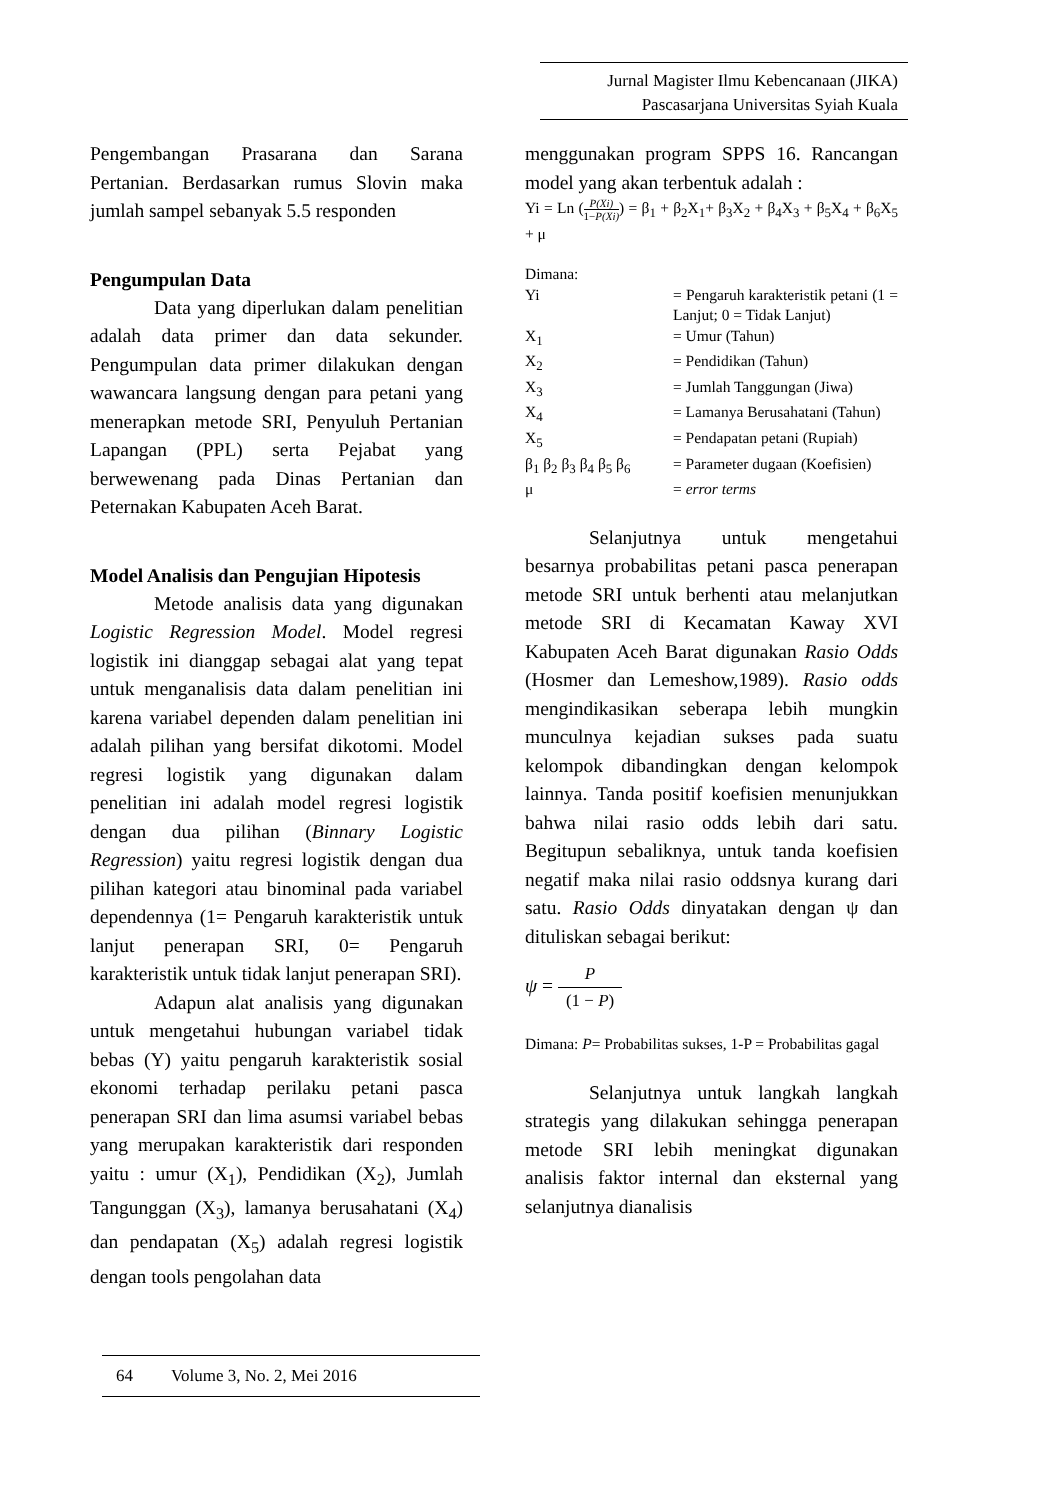Jurnal Magister Ilmu Kebencanaan (JIKA)
Pascasarjana Universitas Syiah Kuala
Pengembangan Prasarana dan Sarana Pertanian. Berdasarkan rumus Slovin maka jumlah sampel sebanyak 5.5 responden
Pengumpulan Data
Data yang diperlukan dalam penelitian adalah data primer dan data sekunder. Pengumpulan data primer dilakukan dengan wawancara langsung dengan para petani yang menerapkan metode SRI, Penyuluh Pertanian Lapangan (PPL) serta Pejabat yang berwewenang pada Dinas Pertanian dan Peternakan Kabupaten Aceh Barat.
Model Analisis dan Pengujian Hipotesis
Metode analisis data yang digunakan Logistic Regression Model. Model regresi logistik ini dianggap sebagai alat yang tepat untuk menganalisis data dalam penelitian ini karena variabel dependen dalam penelitian ini adalah pilihan yang bersifat dikotomi. Model regresi logistik yang digunakan dalam penelitian ini adalah model regresi logistik dengan dua pilihan (Binnary Logistic Regression) yaitu regresi logistik dengan dua pilihan kategori atau binominal pada variabel dependennya (1= Pengaruh karakteristik untuk lanjut penerapan SRI, 0= Pengaruh karakteristik untuk tidak lanjut penerapan SRI).
Adapun alat analisis yang digunakan untuk mengetahui hubungan variabel tidak bebas (Y) yaitu pengaruh karakteristik sosial ekonomi terhadap perilaku petani pasca penerapan SRI dan lima asumsi variabel bebas yang merupakan karakteristik dari responden yaitu : umur (X<sub>1</sub>), Pendidikan (X<sub>2</sub>), Jumlah Tangunggan (X<sub>3</sub>), lamanya berusahatani (X<sub>4</sub>) dan pendapatan (X<sub>5</sub>) adalah regresi logistik dengan tools pengolahan data
menggunakan program SPPS 16. Rancangan model yang akan terbentuk adalah :
Yi = Ln (P(Xi) 1−P(Xi)) = β<sub>1</sub> + β<sub>2</sub>X<sub>1</sub>+ β<sub>3</sub>X<sub>2</sub> + β<sub>4</sub>X<sub>3</sub> + β<sub>5</sub>X<sub>4</sub> + β<sub>6</sub>X<sub>5</sub> + μ
Dimana:
| Yi | = Pengaruh karakteristik petani (1 = Lanjut; 0 = Tidak Lanjut) |
| X<sub>1</sub> | = Umur (Tahun) |
| X<sub>2</sub> | = Pendidikan (Tahun) |
| X<sub>3</sub> | = Jumlah Tanggungan (Jiwa) |
| X<sub>4</sub> | = Lamanya Berusahatani (Tahun) |
| X<sub>5</sub> | = Pendapatan petani (Rupiah) |
| β<sub>1</sub> β<sub>2</sub> β<sub>3</sub> β<sub>4</sub> β<sub>5</sub> β<sub>6</sub> | = Parameter dugaan (Koefisien) |
| μ | = error terms |
Selanjutnya untuk mengetahui besarnya probabilitas petani pasca penerapan metode SRI untuk berhenti atau melanjutkan metode SRI di Kecamatan Kaway XVI Kabupaten Aceh Barat digunakan Rasio Odds (Hosmer dan Lemeshow,1989). Rasio odds mengindikasikan seberapa lebih mungkin munculnya kejadian sukses pada suatu kelompok dibandingkan dengan kelompok lainnya. Tanda positif koefisien menunjukkan bahwa nilai rasio odds lebih dari satu. Begitupun sebaliknya, untuk tanda koefisien negatif maka nilai rasio oddsnya kurang dari satu. Rasio Odds dinyatakan dengan ψ dan dituliskan sebagai berikut:
ψ = P (1 − P)
Dimana: P= Probabilitas sukses, 1-P = Probabilitas gagal
Selanjutnya untuk langkah langkah strategis yang dilakukan sehingga penerapan metode SRI lebih meningkat digunakan analisis faktor internal dan eksternal yang selanjutnya dianalisis
64 Volume 3, No. 2, Mei 2016